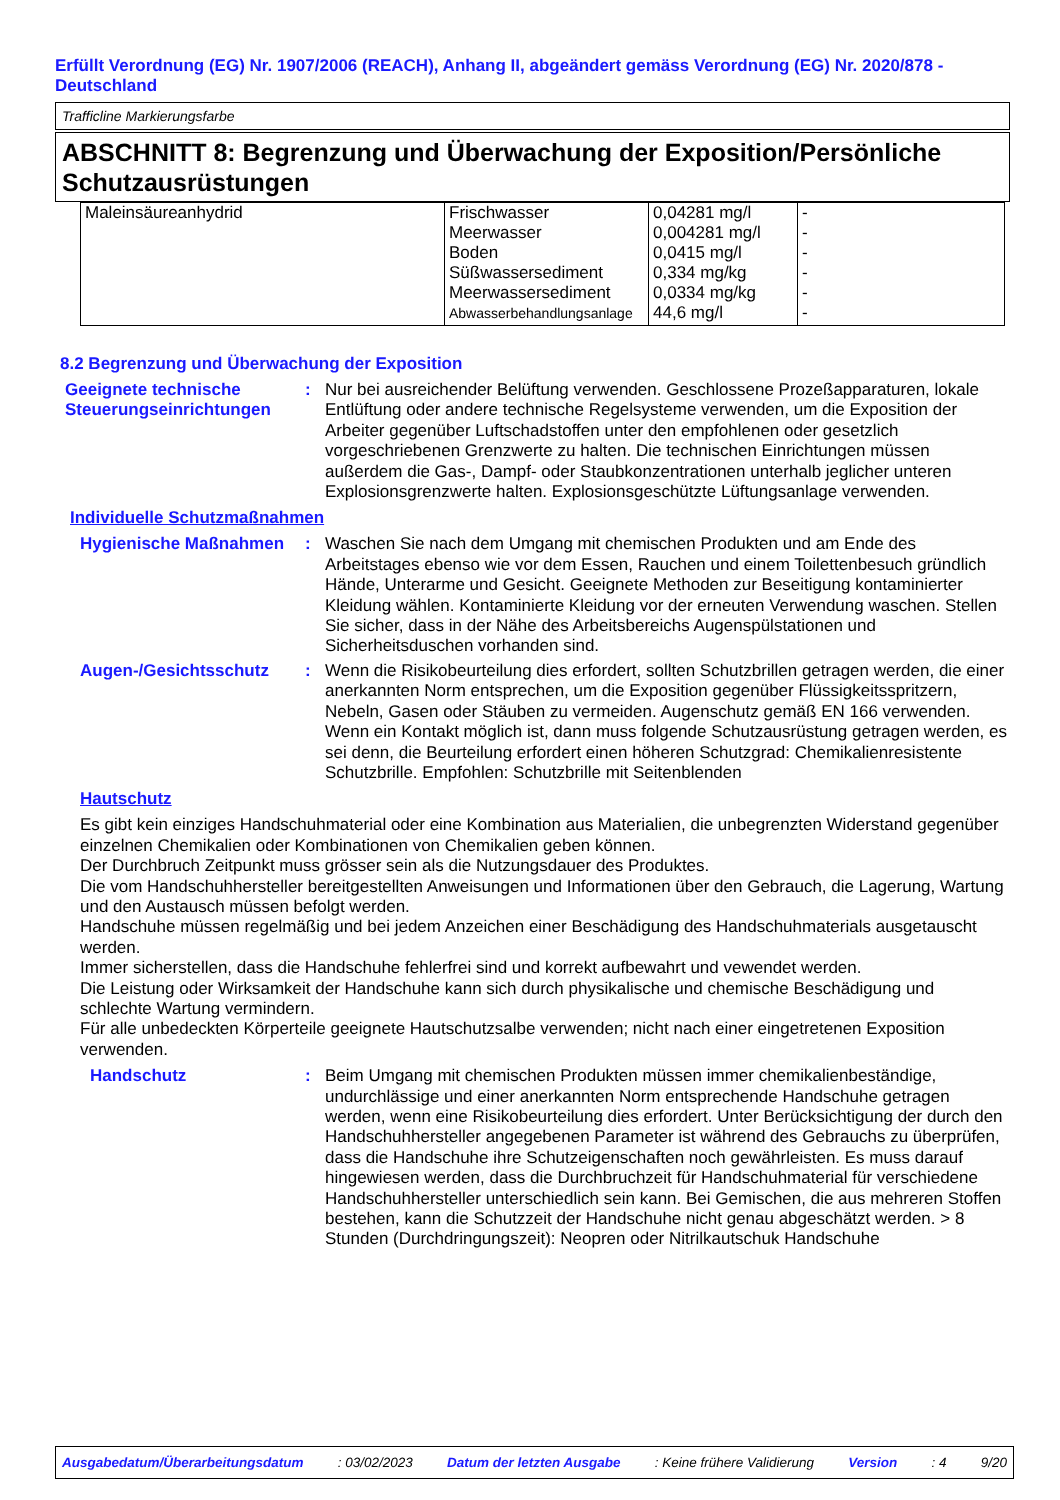Erfüllt Verordnung (EG) Nr. 1907/2006 (REACH), Anhang II, abgeändert gemäss Verordnung (EG) Nr. 2020/878 - Deutschland
Trafficline Markierungsfarbe
ABSCHNITT 8: Begrenzung und Überwachung der Exposition/Persönliche Schutzausrüstungen
| Maleinsäureanhydrid | Frischwasser Meerwasser Boden Süßwassersediment Meerwassersediment Abwasserbehandlungsanlage | 0,04281 mg/l 0,004281 mg/l 0,0415 mg/l 0,334 mg/kg 0,0334 mg/kg 44,6 mg/l | - - - - - - |
8.2 Begrenzung und Überwachung der Exposition
Geeignete technische Steuerungseinrichtungen
: Nur bei ausreichender Belüftung verwenden. Geschlossene Prozeßapparaturen, lokale Entlüftung oder andere technische Regelsysteme verwenden, um die Exposition der Arbeiter gegenüber Luftschadstoffen unter den empfohlenen oder gesetzlich vorgeschriebenen Grenzwerte zu halten. Die technischen Einrichtungen müssen außerdem die Gas-, Dampf- oder Staubkonzentrationen unterhalb jeglicher unteren Explosionsgrenzwerte halten. Explosionsgeschützte Lüftungsanlage verwenden.
Individuelle Schutzmaßnahmen
Hygienische Maßnahmen : Waschen Sie nach dem Umgang mit chemischen Produkten und am Ende des Arbeitstages ebenso wie vor dem Essen, Rauchen und einem Toilettenbesuch gründlich Hände, Unterarme und Gesicht. Geeignete Methoden zur Beseitigung kontaminierter Kleidung wählen. Kontaminierte Kleidung vor der erneuten Verwendung waschen. Stellen Sie sicher, dass in der Nähe des Arbeitsbereichs Augenspülstationen und Sicherheitsduschen vorhanden sind.
Augen-/Gesichtsschutz : Wenn die Risikobeurteilung dies erfordert, sollten Schutzbrillen getragen werden, die einer anerkannten Norm entsprechen, um die Exposition gegenüber Flüssigkeitsspritzern, Nebeln, Gasen oder Stäuben zu vermeiden. Augenschutz gemäß EN 166 verwenden. Wenn ein Kontakt möglich ist, dann muss folgende Schutzausrüstung getragen werden, es sei denn, die Beurteilung erfordert einen höheren Schutzgrad: Chemikalienresistente Schutzbrille. Empfohlen: Schutzbrille mit Seitenblenden
Hautschutz
Es gibt kein einziges Handschuhmaterial oder eine Kombination aus Materialien, die unbegrenzten Widerstand gegenüber einzelnen Chemikalien oder Kombinationen von Chemikalien geben können.
Der Durchbruch Zeitpunkt muss grösser sein als die Nutzungsdauer des Produktes.
Die vom Handschuhhersteller bereitgestellten Anweisungen und Informationen über den Gebrauch, die Lagerung, Wartung und den Austausch müssen befolgt werden.
Handschuhe müssen regelmäßig und bei jedem Anzeichen einer Beschädigung des Handschuhmaterials ausgetauscht werden.
Immer sicherstellen, dass die Handschuhe fehlerfrei sind und korrekt aufbewahrt und vewendet werden.
Die Leistung oder Wirksamkeit der Handschuhe kann sich durch physikalische und chemische Beschädigung und schlechte Wartung vermindern.
Für alle unbedeckten Körperteile geeignete Hautschutzsalbe verwenden; nicht nach einer eingetretenen Exposition verwenden.
Handschutz : Beim Umgang mit chemischen Produkten müssen immer chemikalienbeständige, undurchlässige und einer anerkannten Norm entsprechende Handschuhe getragen werden, wenn eine Risikobeurteilung dies erfordert. Unter Berücksichtigung der durch den Handschuhhersteller angegebenen Parameter ist während des Gebrauchs zu überprüfen, dass die Handschuhe ihre Schutzeigenschaften noch gewährleisten. Es muss darauf hingewiesen werden, dass die Durchbruchzeit für Handschuhmaterial für verschiedene Handschuhhersteller unterschiedlich sein kann. Bei Gemischen, die aus mehreren Stoffen bestehen, kann die Schutzzeit der Handschuhe nicht genau abgeschätzt werden. > 8 Stunden (Durchdringungszeit): Neopren oder Nitrilkautschuk Handschuhe
Ausgabedatum/Überarbeitungsdatum : 03/02/2023 Datum der letzten Ausgabe : Keine frühere Validierung Version : 4 9/20